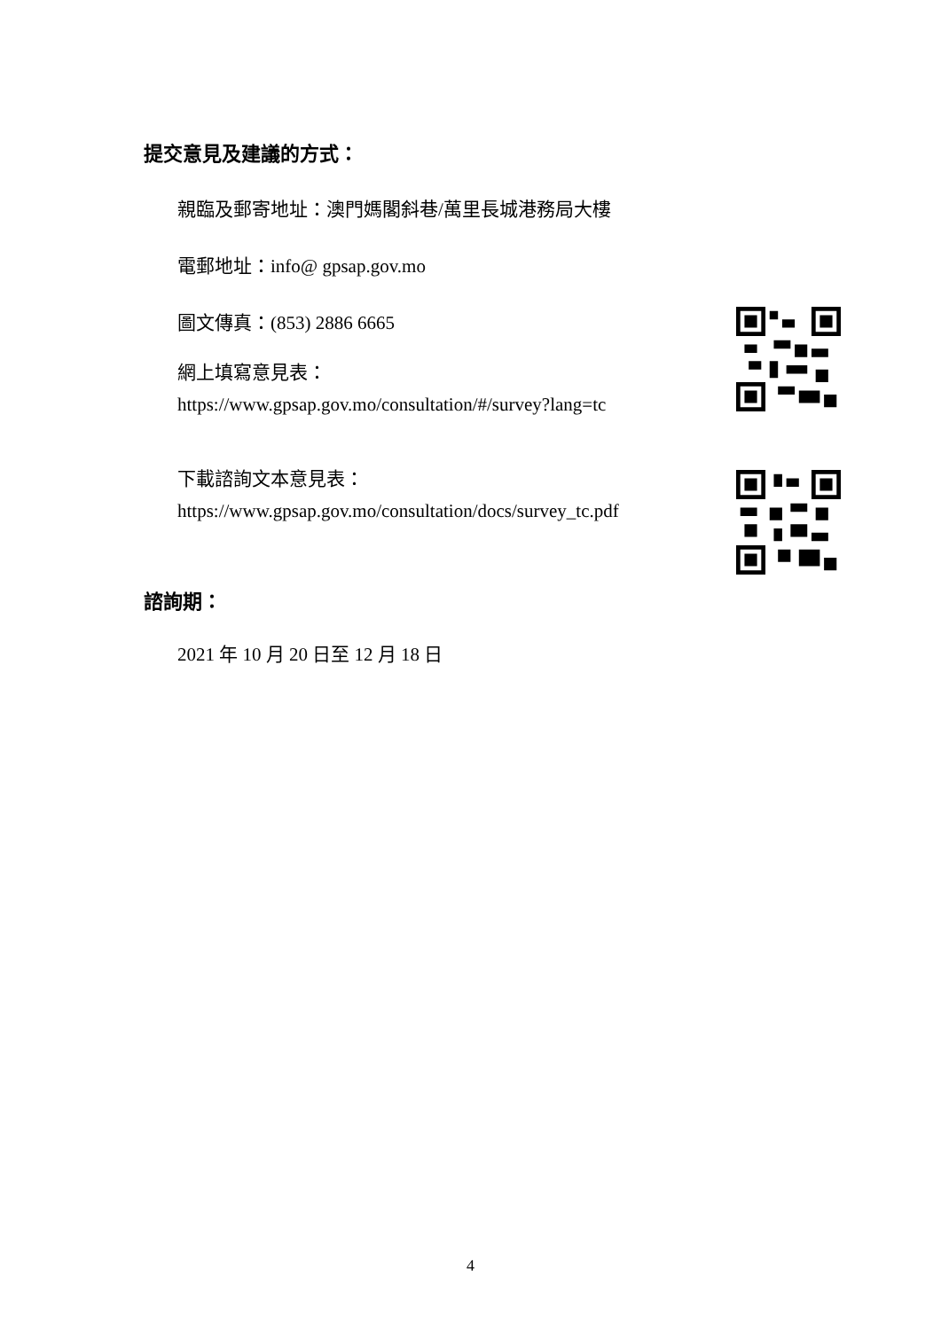提交意見及建議的方式：
親臨及郵寄地址：澳門媽閣斜巷/萬里長城港務局大樓
電郵地址：info@ gpsap.gov.mo
圖文傳真：(853) 2886 6665
網上填寫意見表：
https://www.gpsap.gov.mo/consultation/#/survey?lang=tc
下載諮詢文本意見表：
https://www.gpsap.gov.mo/consultation/docs/survey_tc.pdf
諮詢期：
2021 年 10 月 20 日至 12 月 18 日
4